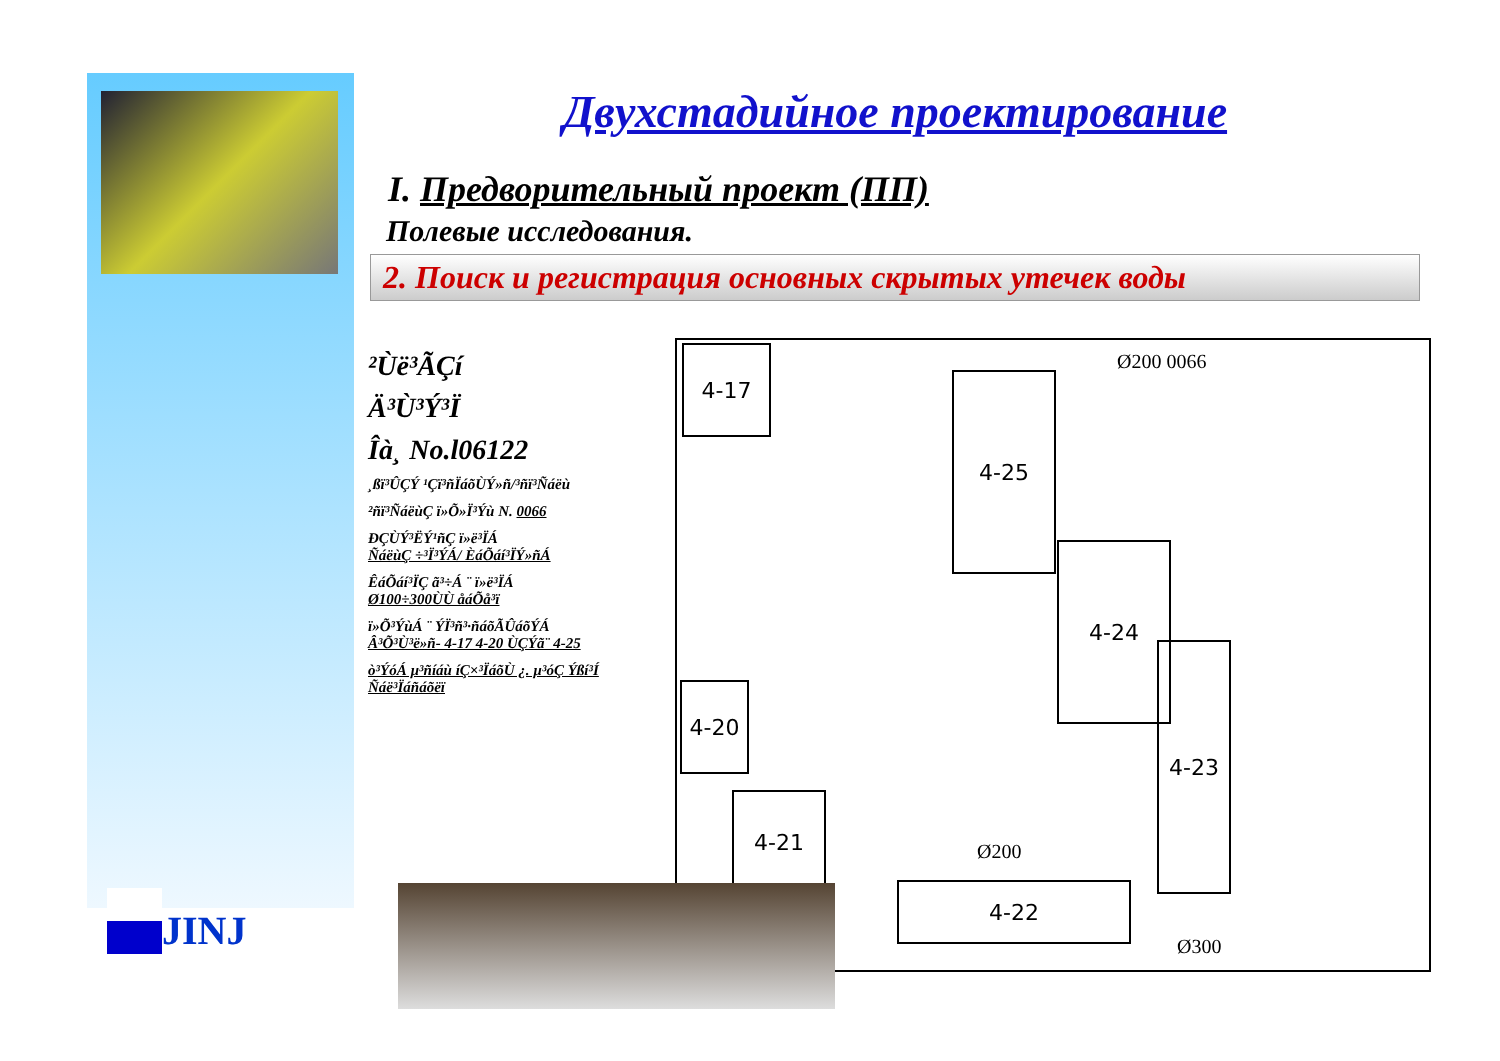JINJ
Двухстадийное проектирование
I. Предворительный проект (ПП)
Полевые исследования.
2. Поиск и регистрация основных скрытых утечек воды
²Ùë³ÃÇí
Ä³Ù³Ý³Ï
Îà¸ No.l06122
¸ßï³ÛÇÝ ¹Çï³ñÏáõÙÝ»ñ/³ñï³Ñáëù
²ñï³ÑáëùÇ ï»Õ»Ï³Ýù N. 0066
ÐÇÙÝ³ËÝ¹ñÇ ï»ë³ÏÁ
ÑáëùÇ ÷³Ï³ÝÁ/ ÈáÕáí³ÏÝ»ñÁ
ÊáÕáí³ÏÇ ã³÷Á ¨ ï»ë³ÏÁ
Ø100÷300ÙÙ åáÕå³ï
ï»Õ³ÝùÁ ¨ ÝÏ³ñ³·ñáõÃÛáõÝÁ
Â³Õ³Ù³ë»ñ- 4-17 4-20 ÙÇÝã¨ 4-25
ò³ÝóÁ µ³ñíáù íÇ×³ÏáõÙ ¿. µ³óÇ Ýßí³Í Ñáë³Ïáñáõëï
4-17
4-25
4-24
4-20
4-21
4-23
4-22
Ø200 0066
Ø200
Ø300